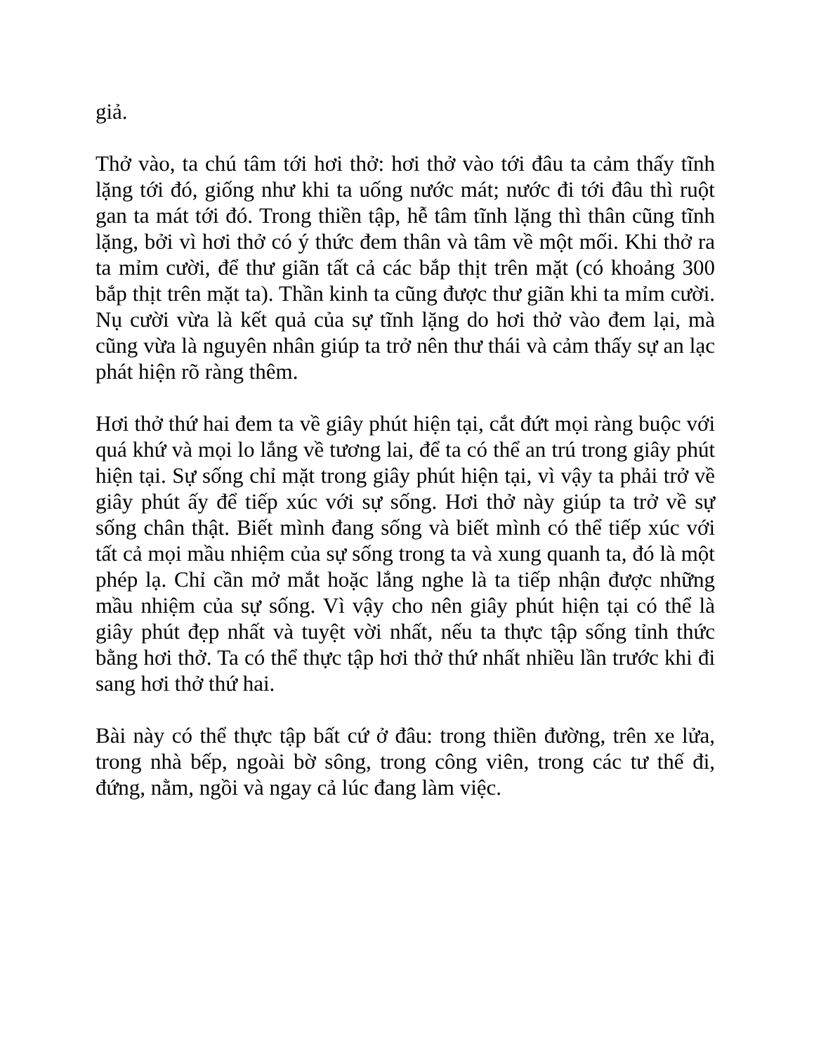giả.
Thở vào, ta chú tâm tới hơi thở: hơi thở vào tới đâu ta cảm thấy tĩnh lặng tới đó, giống như khi ta uống nước mát; nước đi tới đâu thì ruột gan ta mát tới đó. Trong thiền tập, hễ tâm tĩnh lặng thì thân cũng tĩnh lặng, bởi vì hơi thở có ý thức đem thân và tâm về một mối. Khi thở ra ta mỉm cười, để thư giãn tất cả các bắp thịt trên mặt (có khoảng 300 bắp thịt trên mặt ta). Thần kinh ta cũng được thư giãn khi ta mỉm cười. Nụ cười vừa là kết quả của sự tĩnh lặng do hơi thở vào đem lại, mà cũng vừa là nguyên nhân giúp ta trở nên thư thái và cảm thấy sự an lạc phát hiện rõ ràng thêm.
Hơi thở thứ hai đem ta về giây phút hiện tại, cắt đứt mọi ràng buộc với quá khứ và mọi lo lắng về tương lai, để ta có thể an trú trong giây phút hiện tại. Sự sống chỉ mặt trong giây phút hiện tại, vì vậy ta phải trở về giây phút ấy để tiếp xúc với sự sống. Hơi thở này giúp ta trở về sự sống chân thật. Biết mình đang sống và biết mình có thể tiếp xúc với tất cả mọi mầu nhiệm của sự sống trong ta và xung quanh ta, đó là một phép lạ. Chỉ cần mở mắt hoặc lắng nghe là ta tiếp nhận được những mầu nhiệm của sự sống. Vì vậy cho nên giây phút hiện tại có thể là giây phút đẹp nhất và tuyệt vời nhất, nếu ta thực tập sống tỉnh thức bằng hơi thở. Ta có thể thực tập hơi thở thứ nhất nhiều lần trước khi đi sang hơi thở thứ hai.
Bài này có thể thực tập bất cứ ở đâu: trong thiền đường, trên xe lửa, trong nhà bếp, ngoài bờ sông, trong công viên, trong các tư thế đi, đứng, nằm, ngồi và ngay cả lúc đang làm việc.